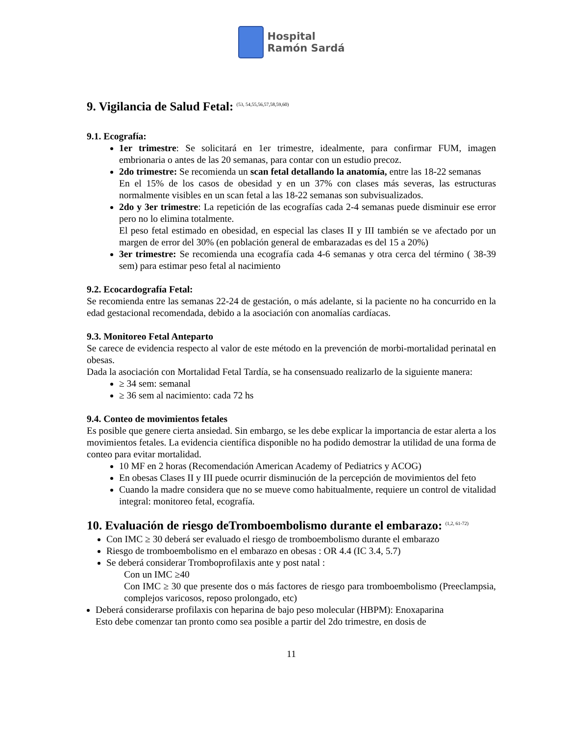Hospital
Ramón Sardá
9. Vigilancia de Salud Fetal: <sup>(53, 54,55,56,57,58,59,60)</sup>
9.1. Ecografía:
1er trimestre: Se solicitará en 1er trimestre, idealmente, para confirmar FUM, imagen embrionaria o antes de las 20 semanas, para contar con un estudio precoz.
2do trimestre: Se recomienda un scan fetal detallando la anatomía, entre las 18-22 semanas
En el 15% de los casos de obesidad y en un 37% con clases más severas, las estructuras normalmente visibles en un scan fetal a las 18-22 semanas son subvisualizados.
2do y 3er trimestre: La repetición de las ecografías cada 2-4 semanas puede disminuir ese error pero no lo elimina totalmente.
El peso fetal estimado en obesidad, en especial las clases II y III también se ve afectado por un margen de error del 30% (en población general de embarazadas es del 15 a 20%)
3er trimestre: Se recomienda una ecografía cada 4-6 semanas y otra cerca del término ( 38-39 sem) para estimar peso fetal al nacimiento
9.2. Ecocardografía Fetal:
Se recomienda entre las semanas 22-24 de gestación, o más adelante, si la paciente no ha concurrido en la edad gestacional recomendada, debido a la asociación con anomalías cardíacas.
9.3. Monitoreo Fetal Anteparto
Se carece de evidencia respecto al valor de este método en la prevención de morbi-mortalidad perinatal en obesas.
Dada la asociación con Mortalidad Fetal Tardía, se ha consensuado realizarlo de la siguiente manera:
≥ 34 sem: semanal
≥ 36 sem al nacimiento: cada 72 hs
9.4. Conteo de movimientos fetales
Es posible que genere cierta ansiedad. Sin embargo, se les debe explicar la importancia de estar alerta a los movimientos fetales. La evidencia científica disponible no ha podido demostrar la utilidad de una forma de conteo para evitar mortalidad.
10 MF en 2 horas (Recomendación American Academy of Pediatrics y ACOG)
En obesas Clases II y III puede ocurrir disminución de la percepción de movimientos del feto
Cuando la madre considera que no se mueve como habitualmente, requiere un control de vitalidad integral: monitoreo fetal, ecografía.
10. Evaluación de riesgo deTromboembolismo durante el embarazo: <sup>(1,2, 61-72)</sup>
Con IMC ≥ 30 deberá ser evaluado el riesgo de tromboembolismo durante el embarazo
Riesgo de tromboembolismo en el embarazo en obesas : OR 4.4 (IC 3.4, 5.7)
Se deberá considerar Tromboprofilaxis ante y post natal :
Con un IMC ≥40
Con IMC ≥ 30 que presente dos o más factores de riesgo para tromboembolismo (Preeclampsia, complejos varicosos, reposo prolongado, etc)
Deberá considerarse profilaxis con heparina de bajo peso molecular (HBPM): Enoxaparina
Esto debe comenzar tan pronto como sea posible a partir del 2do trimestre, en dosis de
11